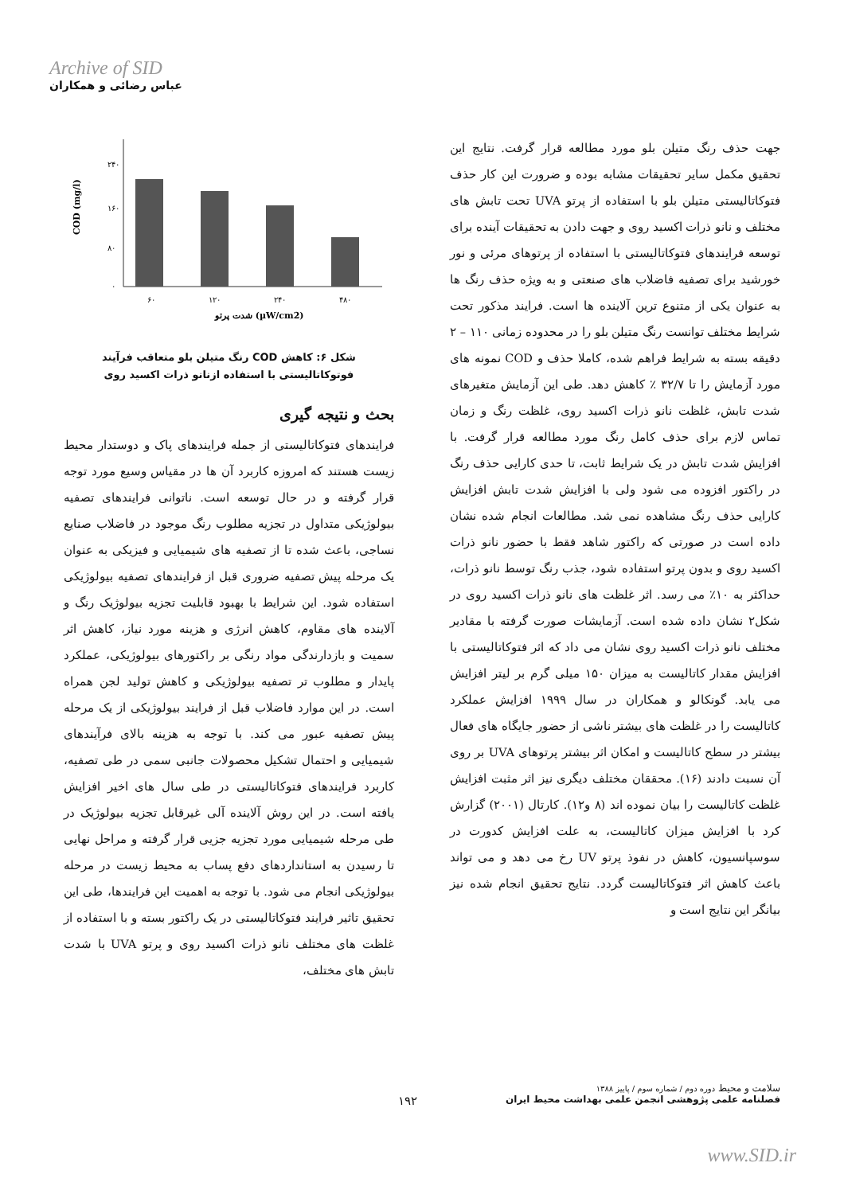Archive of SID
عباس رضائی و همکاران
۲۴۰
۱۶۰
۸۰
۰
۶۰
۱۲۰
۲۴۰
۴۸۰
شدت پرتو (µW/cm2)
COD (mg/l)
شکل ۶: کاهش COD رنگ متیلن بلو متعاقب فرآیند فوتوکاتالیستی با استفاده ازنانو ذرات اکسید روی
بحث و نتیجه گیری
فرایندهای فتوکاتالیستی از جمله فرایندهای پاک و دوستدار محیط زیست هستند که امروزه کاربرد آن ها در مقیاس وسیع مورد توجه قرار گرفته و در حال توسعه است. ناتوانی فرایندهای تصفیه بیولوژیکی متداول در تجزیه مطلوب رنگ موجود در فاضلاب صنایع نساجی، باعث شده تا از تصفیه های شیمیایی و فیزیکی به عنوان یک مرحله پیش تصفیه ضروری قبل از فرایندهای تصفیه بیولوژیکی استفاده شود. این شرایط با بهبود قابلیت تجزیه بیولوژیک رنگ و آلاینده های مقاوم، کاهش انرژی و هزینه مورد نیاز، کاهش اثر سمیت و بازدارندگی مواد رنگی بر راکتورهای بیولوژیکی، عملکرد پایدار و مطلوب تر تصفیه بیولوژیکی و کاهش تولید لجن همراه است. در این موارد فاضلاب قبل از فرایند بیولوژیکی از یک مرحله پیش تصفیه عبور می کند. با توجه به هزینه بالای فرآیندهای شیمیایی و احتمال تشکیل محصولات جانبی سمی در طی تصفیه، کاربرد فرایندهای فتوکاتالیستی در طی سال های اخیر افزایش یافته است. در این روش آلاینده آلی غیرقابل تجزیه بیولوژیک در طی مرحله شیمیایی مورد تجزیه جزیی قرار گرفته و مراحل نهایی تا رسیدن به استانداردهای دفع پساب به محیط زیست در مرحله بیولوژیکی انجام می شود. با توجه به اهمیت این فرایندها، طی این تحقیق تاثیر فرایند فتوکاتالیستی در یک راکتور بسته و با استفاده از غلظت های مختلف نانو ذرات اکسید روی و پرتو UVA با شدت تابش های مختلف،
جهت حذف رنگ متیلن بلو مورد مطالعه قرار گرفت. نتایج این تحقیق مکمل سایر تحقیقات مشابه بوده و ضرورت این کار حذف فتوکاتالیستی متیلن بلو با استفاده از پرتو UVA تحت تابش های مختلف و نانو ذرات اکسید روی و جهت دادن به تحقیقات آینده برای توسعه فرایندهای فتوکاتالیستی با استفاده از پرتوهای مرئی و نور خورشید برای تصفیه فاضلاب های صنعتی و به ویژه حذف رنگ ها به عنوان یکی از متنوع ترین آلاینده ها است. فرایند مذکور تحت شرایط مختلف توانست رنگ متیلن بلو را در محدوده زمانی ۱۱۰ – ۲ دقیقه بسته به شرایط فراهم شده، کاملا حذف و COD نمونه های مورد آزمایش را تا ۳۲/۷ ٪ کاهش دهد. طی این آزمایش متغیرهای شدت تابش، غلظت نانو ذرات اکسید روی، غلظت رنگ و زمان تماس لازم برای حذف کامل رنگ مورد مطالعه قرار گرفت. با افزایش شدت تابش در یک شرایط ثابت، تا حدی کارایی حذف رنگ در راکتور افزوده می شود ولی با افزایش شدت تابش افزایش کارایی حذف رنگ مشاهده نمی شد. مطالعات انجام شده نشان داده است در صورتی که راکتور شاهد فقط با حضور نانو ذرات اکسید روی و بدون پرتو استفاده شود، جذب رنگ توسط نانو ذرات، حداکثر به ۱۰٪ می رسد. اثر غلظت های نانو ذرات اکسید روی در شکل۲ نشان داده شده است. آزمایشات صورت گرفته با مقادیر مختلف نانو ذرات اکسید روی نشان می داد که اثر فتوکاتالیستی با افزایش مقدار کاتالیست به میزان ۱۵۰ میلی گرم بر لیتر افزایش می یابد. گونکالو و همکاران در سال ۱۹۹۹ افزایش عملکرد کاتالیست را در غلظت های بیشتر ناشی از حضور جایگاه های فعال بیشتر در سطح کاتالیست و امکان اثر بیشتر پرتوهای UVA بر روی آن نسبت دادند (۱۶). محققان مختلف دیگری نیز اثر مثبت افزایش غلظت کاتالیست را بیان نموده اند (۸ و۱۲). کارتال (۲۰۰۱) گزارش کرد با افزایش میزان کاتالیست، به علت افزایش کدورت در سوسپانسیون، کاهش در نفوذ پرتو UV رخ می دهد و می تواند باعث کاهش اثر فتوکاتالیست گردد. نتایج تحقیق انجام شده نیز بیانگر این نتایج است و
سلامت و محیط دوره دوم / شماره سوم / پاییز ۱۳۸۸
فصلنامه علمی پژوهشی انجمن علمی بهداشت محیط ایران
۱۹۲
www.SID.ir